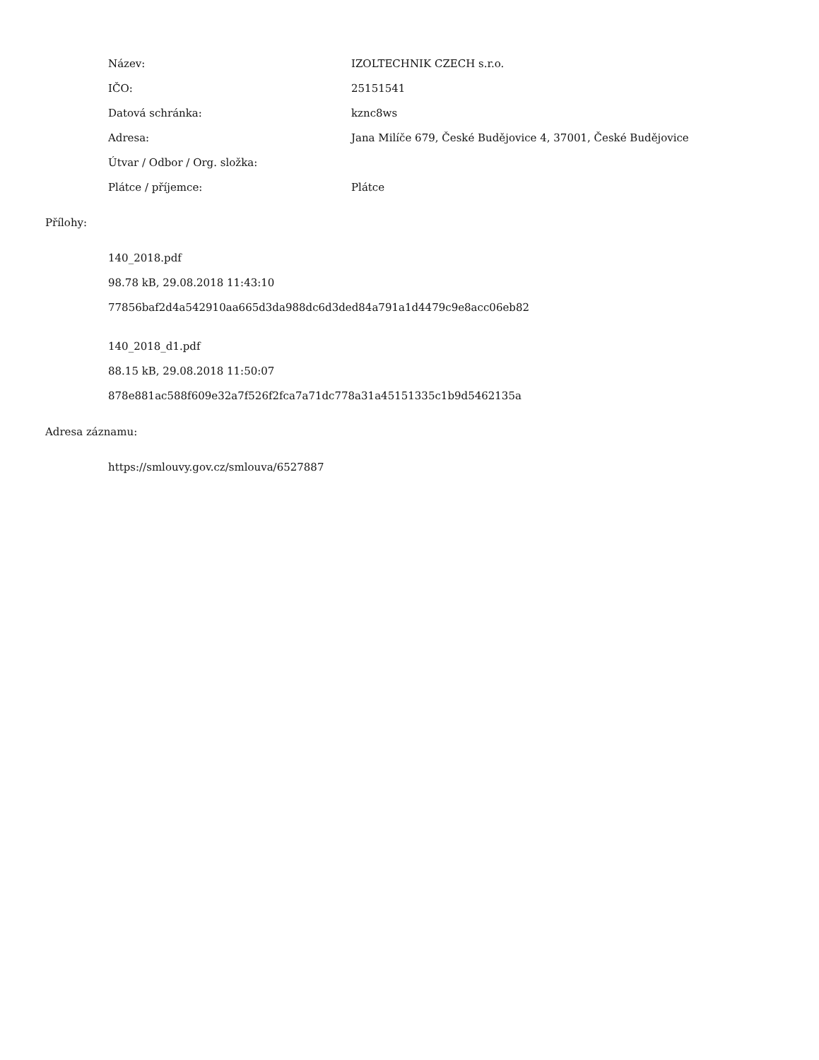| Název: | IZOLTECHNIK CZECH s.r.o. |
| IČO: | 25151541 |
| Datová schránka: | kznc8ws |
| Adresa: | Jana Milíče 679, České Budějovice 4, 37001, České Budějovice |
| Útvar / Odbor / Org. složka: | |
| Plátce / příjemce: | Plátce |
Přílohy:
140_2018.pdf
98.78 kB, 29.08.2018 11:43:10
77856baf2d4a542910aa665d3da988dc6d3ded84a791a1d4479c9e8acc06eb82
140_2018_d1.pdf
88.15 kB, 29.08.2018 11:50:07
878e881ac588f609e32a7f526f2fca7a71dc778a31a45151335c1b9d5462135a
Adresa záznamu:
https://smlouvy.gov.cz/smlouva/6527887